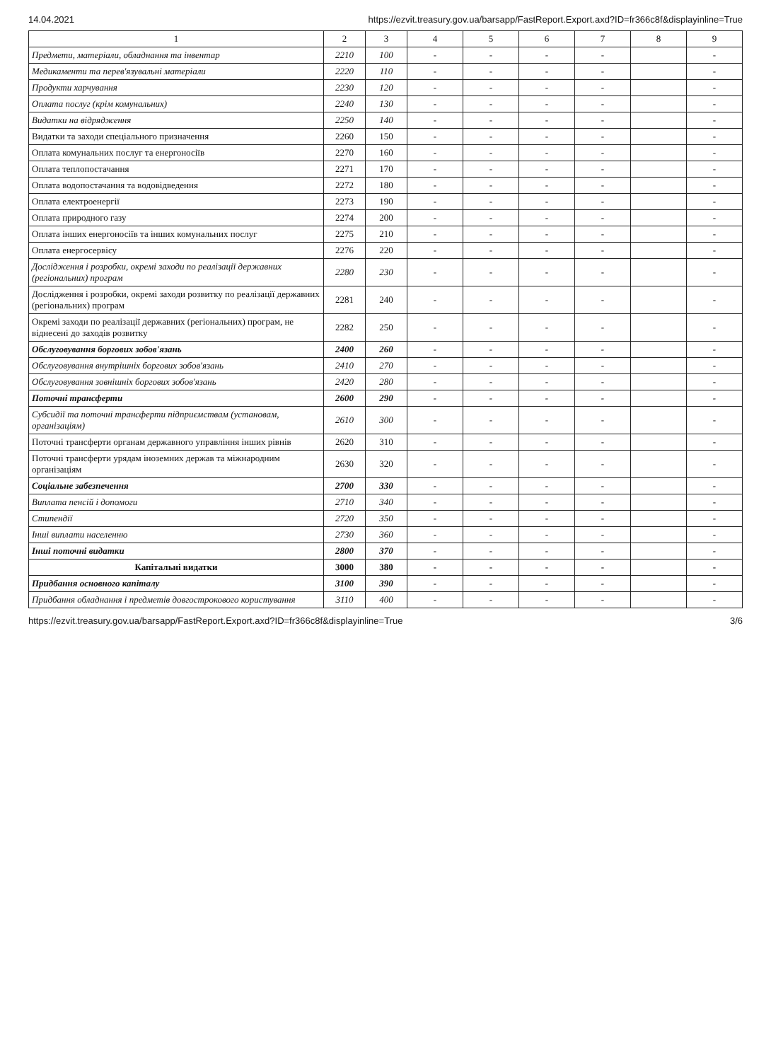14.04.2021 https://ezvit.treasury.gov.ua/barsapp/FastReport.Export.axd?ID=fr366c8f&displayinline=True
| 1 | 2 | 3 | 4 | 5 | 6 | 7 | 8 | 9 |
| --- | --- | --- | --- | --- | --- | --- | --- | --- |
| Предмети, матеріали, обладнання та інвентар | 2210 | 100 | - | - | - | - | | - |
| Медикаменти та перев'язувальні матеріали | 2220 | 110 | - | - | - | - | | - |
| Продукти харчування | 2230 | 120 | - | - | - | - | | - |
| Оплата послуг (крім комунальних) | 2240 | 130 | - | - | - | - | | - |
| Видатки на відрядження | 2250 | 140 | - | - | - | - | | - |
| Видатки та заходи спеціального призначення | 2260 | 150 | - | - | - | - | | - |
| Оплата комунальних послуг та енергоносіїв | 2270 | 160 | - | - | - | - | | - |
| Оплата теплопостачання | 2271 | 170 | - | - | - | - | | - |
| Оплата водопостачання та водовідведення | 2272 | 180 | - | - | - | - | | - |
| Оплата електроенергії | 2273 | 190 | - | - | - | - | | - |
| Оплата природного газу | 2274 | 200 | - | - | - | - | | - |
| Оплата інших енергоносіїв та інших комунальних послуг | 2275 | 210 | - | - | - | - | | - |
| Оплата енергосервісу | 2276 | 220 | - | - | - | - | | - |
| Дослідження і розробки, окремі заходи по реалізації державних (регіональних) програм | 2280 | 230 | - | - | - | - | | - |
| Дослідження і розробки, окремі заходи розвитку по реалізації державних (регіональних) програм | 2281 | 240 | - | - | - | - | | - |
| Окремі заходи по реалізації державних (регіональних) програм, не віднесені до заходів розвитку | 2282 | 250 | - | - | - | - | | - |
| Обслуговування боргових зобов'язань | 2400 | 260 | - | - | - | - | | - |
| Обслуговування внутрішніх боргових зобов'язань | 2410 | 270 | - | - | - | - | | - |
| Обслуговування зовнішніх боргових зобов'язань | 2420 | 280 | - | - | - | - | | - |
| Поточні трансферти | 2600 | 290 | - | - | - | - | | - |
| Субсидії та поточні трансферти підприємствам (установам, організаціям) | 2610 | 300 | - | - | - | - | | - |
| Поточні трансферти органам державного управління інших рівнів | 2620 | 310 | - | - | - | - | | - |
| Поточні трансферти урядам іноземних держав та міжнародним організаціям | 2630 | 320 | - | - | - | - | | - |
| Соціальне забезпечення | 2700 | 330 | - | - | - | - | | - |
| Виплата пенсій і допомоги | 2710 | 340 | - | - | - | - | | - |
| Стипендії | 2720 | 350 | - | - | - | - | | - |
| Інші виплати населенню | 2730 | 360 | - | - | - | - | | - |
| Інші поточні видатки | 2800 | 370 | - | - | - | - | | - |
| Капітальні видатки | 3000 | 380 | - | - | - | - | | - |
| Придбання основного капіталу | 3100 | 390 | - | - | - | - | | - |
| Придбання обладнання і предметів довгострокового користування | 3110 | 400 | - | - | - | - | | - |
https://ezvit.treasury.gov.ua/barsapp/FastReport.Export.axd?ID=fr366c8f&displayinline=True 3/6